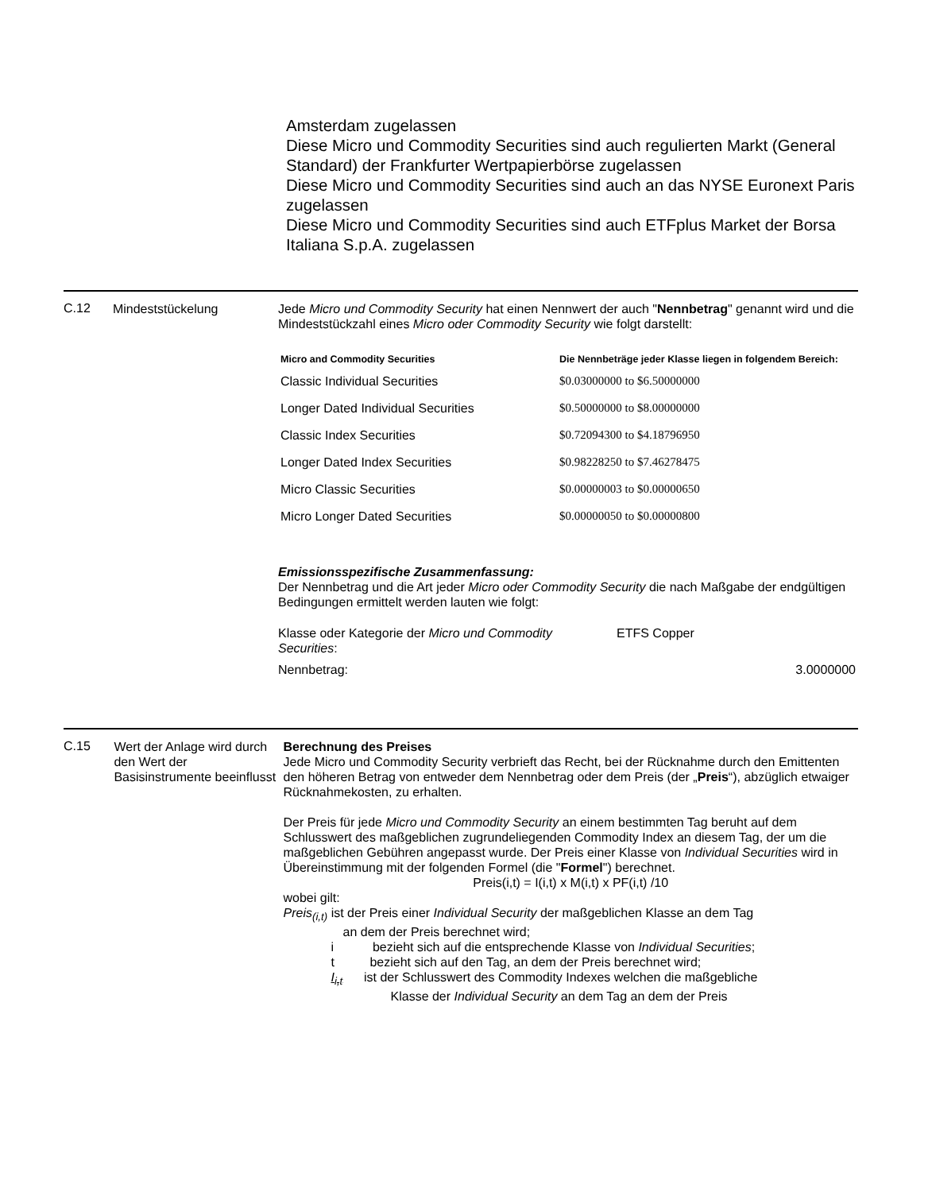Amsterdam zugelassen
Diese Micro und Commodity Securities sind auch regulierten Markt (General Standard) der Frankfurter Wertpapierbörse zugelassen
Diese Micro und Commodity Securities sind auch an das NYSE Euronext Paris zugelassen
Diese Micro und Commodity Securities sind auch ETFplus Market der Borsa Italiana S.p.A. zugelassen
C.12
Mindeststückelung Jede Micro und Commodity Security hat einen Nennwert der auch "Nennbetrag" genannt wird und die Mindeststückzahl eines Micro oder Commodity Security wie folgt darstellt:
| Micro and Commodity Securities | Die Nennbeträge jeder Klasse liegen in folgendem Bereich: |
| --- | --- |
| Classic Individual Securities | $0.03000000 to $6.50000000 |
| Longer Dated Individual Securities | $0.50000000 to $8.00000000 |
| Classic Index Securities | $0.72094300 to $4.18796950 |
| Longer Dated Index Securities | $0.98228250 to $7.46278475 |
| Micro Classic Securities | $0.00000003 to $0.00000650 |
| Micro Longer Dated Securities | $0.00000050 to $0.00000800 |
Emissionsspezifische Zusammenfassung:
Der Nennbetrag und die Art jeder Micro oder Commodity Security die nach Maßgabe der endgültigen Bedingungen ermittelt werden lauten wie folgt:
| Klasse oder Kategorie der Micro und Commodity Securities : | ETFS Copper | |
| Nennbetrag: | | 3.0000000 |
C.15
Wert der Anlage wird durch den Wert der Basisinstrumente beeinflusst
Berechnung des Preises
Jede Micro und Commodity Security verbrieft das Recht, bei der Rücknahme durch den Emittenten den höheren Betrag von entweder dem Nennbetrag oder dem Preis (der „Preis“), abzüglich etwaiger Rücknahmekosten, zu erhalten.
Der Preis für jede Micro und Commodity Security an einem bestimmten Tag beruht auf dem Schlusswert des maßgeblichen zugrundeliegenden Commodity Index an diesem Tag, der um die maßgeblichen Gebühren angepasst wurde. Der Preis einer Klasse von Individual Securities wird in Übereinstimmung mit der folgenden Formel (die "Formel") berechnet.
Preis(i,t) = I(i,t) x M(i,t) x PF(i,t) /10
wobei gilt:
Preis<sub>(i,t)</sub> ist der Preis einer Individual Security der maßgeblichen Klasse an dem Tag
an dem der Preis berechnet wird;
i bezieht sich auf die entsprechende Klasse von Individual Securities;
t bezieht sich auf den Tag, an dem der Preis berechnet wird;
I<sub>i,t</sub> ist der Schlusswert des Commodity Indexes welchen die maßgebliche
Klasse der Individual Security an dem Tag an dem der Preis